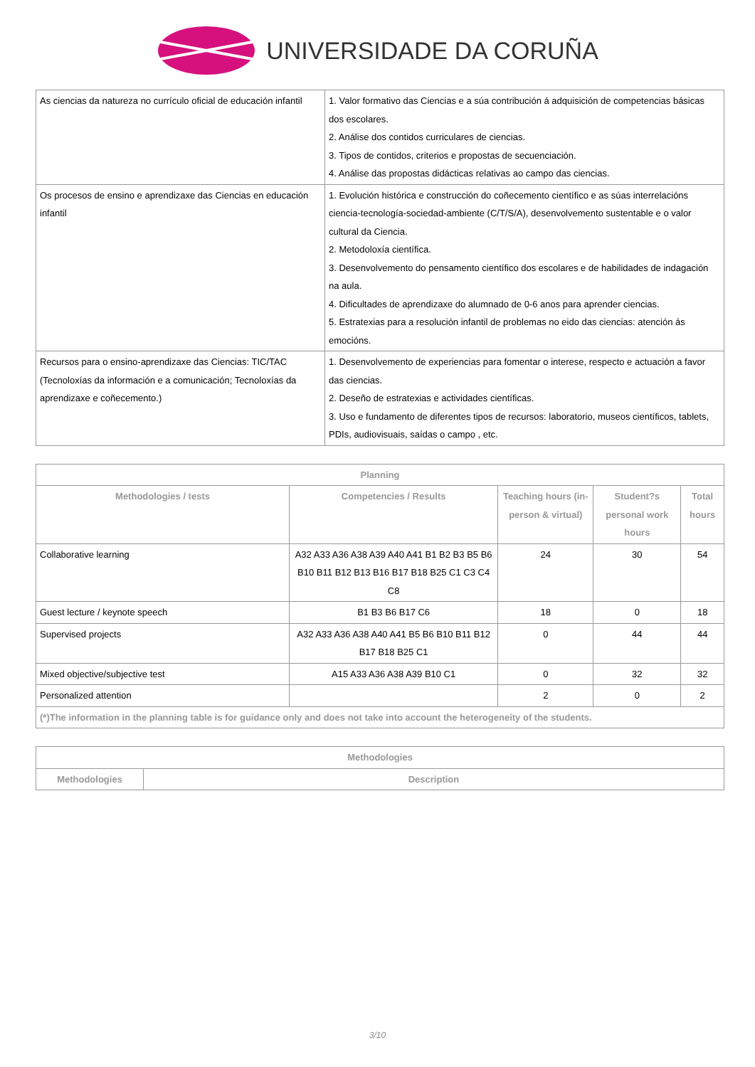UNIVERSIDADE DA CORUÑA
| As ciencias da natureza no currículo oficial de educación infantil | 1. Valor formativo das Ciencias e a súa contribución á adquisición de competencias básicas dos escolares. 2. Análise dos contidos curriculares de ciencias. 3. Tipos de contidos, criterios e propostas de secuenciación. 4. Análise das propostas didácticas relativas ao campo das ciencias. |
| Os procesos de ensino e aprendizaxe das Ciencias en educación infantil | 1. Evolución histórica e construcción do coñecemento científico e as súas interrelacións ciencia-tecnología-sociedad-ambiente (C/T/S/A), desenvolvemento sustentable e o valor cultural da Ciencia. 2. Metodoloxía científica. 3. Desenvolvemento do pensamento científico dos escolares e de habilidades de indagación na aula. 4. Dificultades de aprendizaxe do alumnado de 0-6 anos para aprender ciencias. 5. Estratexias para a resolución infantil de problemas no eido das ciencias: atención ás emocións. |
| Recursos para o ensino-aprendizaxe das Ciencias: TIC/TAC (Tecnoloxías da información e a comunicación; Tecnoloxías da aprendizaxe e coñecemento.) | 1. Desenvolvemento de experiencias para fomentar o interese, respecto e actuación a favor das ciencias. 2. Deseño de estratexias e actividades científicas. 3. Uso e fundamento de diferentes tipos de recursos: laboratorio, museos científicos, tablets, PDIs, audiovisuais, saídas o campo , etc. |
| Planning | | | | |
| --- | --- | --- | --- | --- |
| Methodologies / tests | Competencies / Results | Teaching hours (in-person & virtual) | Student?s personal work hours | Total hours |
| Collaborative learning | A32 A33 A36 A38 A39 A40 A41 B1 B2 B3 B5 B6 B10 B11 B12 B13 B16 B17 B18 B25 C1 C3 C4 C8 | 24 | 30 | 54 |
| Guest lecture / keynote speech | B1 B3 B6 B17 C6 | 18 | 0 | 18 |
| Supervised projects | A32 A33 A36 A38 A40 A41 B5 B6 B10 B11 B12 B17 B18 B25 C1 | 0 | 44 | 44 |
| Mixed objective/subjective test | A15 A33 A36 A38 A39 B10 C1 | 0 | 32 | 32 |
| Personalized attention | | 2 | 0 | 2 |
| (*)The information in the planning table is for guidance only and does not take into account the heterogeneity of the students. | | | | |
| Methodologies | |
| --- | --- |
| Methodologies | Description |
3/10